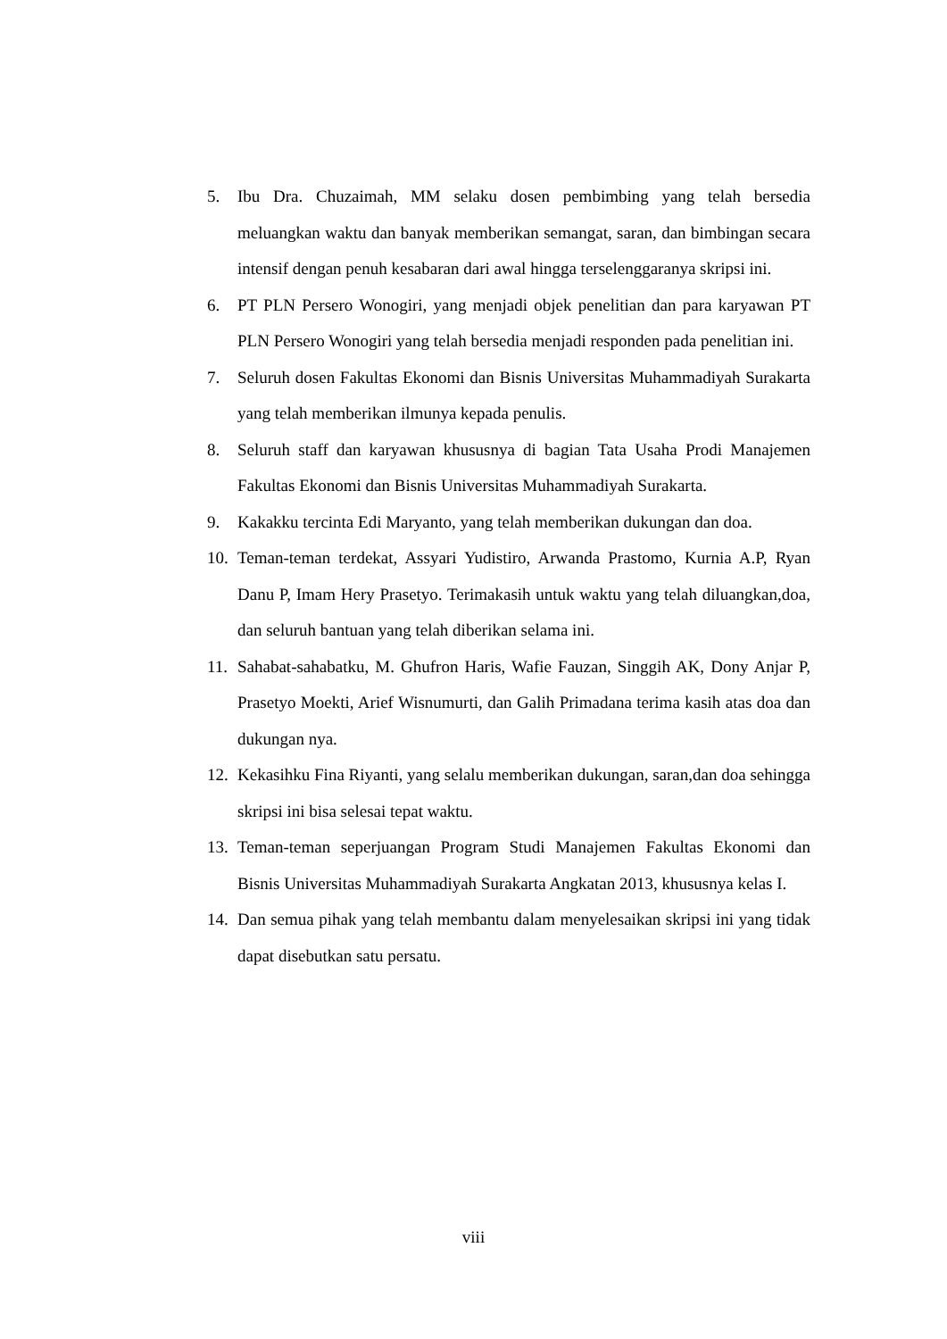5. Ibu Dra. Chuzaimah, MM selaku dosen pembimbing yang telah bersedia meluangkan waktu dan banyak memberikan semangat, saran, dan bimbingan secara intensif dengan penuh kesabaran dari awal hingga terselenggaranya skripsi ini.
6. PT PLN Persero Wonogiri, yang menjadi objek penelitian dan para karyawan PT PLN Persero Wonogiri yang telah bersedia menjadi responden pada penelitian ini.
7. Seluruh dosen Fakultas Ekonomi dan Bisnis Universitas Muhammadiyah Surakarta yang telah memberikan ilmunya kepada penulis.
8. Seluruh staff dan karyawan khususnya di bagian Tata Usaha Prodi Manajemen Fakultas Ekonomi dan Bisnis Universitas Muhammadiyah Surakarta.
9. Kakakku tercinta Edi Maryanto, yang telah memberikan dukungan dan doa.
10. Teman-teman terdekat, Assyari Yudistiro, Arwanda Prastomo, Kurnia A.P, Ryan Danu P, Imam Hery Prasetyo. Terimakasih untuk waktu yang telah diluangkan,doa, dan seluruh bantuan yang telah diberikan selama ini.
11. Sahabat-sahabatku, M. Ghufron Haris, Wafie Fauzan, Singgih AK, Dony Anjar P, Prasetyo Moekti, Arief Wisnumurti, dan Galih Primadana terima kasih atas doa dan dukungan nya.
12. Kekasihku Fina Riyanti, yang selalu memberikan dukungan, saran,dan doa sehingga skripsi ini bisa selesai tepat waktu.
13. Teman-teman seperjuangan Program Studi Manajemen Fakultas Ekonomi dan Bisnis Universitas Muhammadiyah Surakarta Angkatan 2013, khususnya kelas I.
14. Dan semua pihak yang telah membantu dalam menyelesaikan skripsi ini yang tidak dapat disebutkan satu persatu.
viii